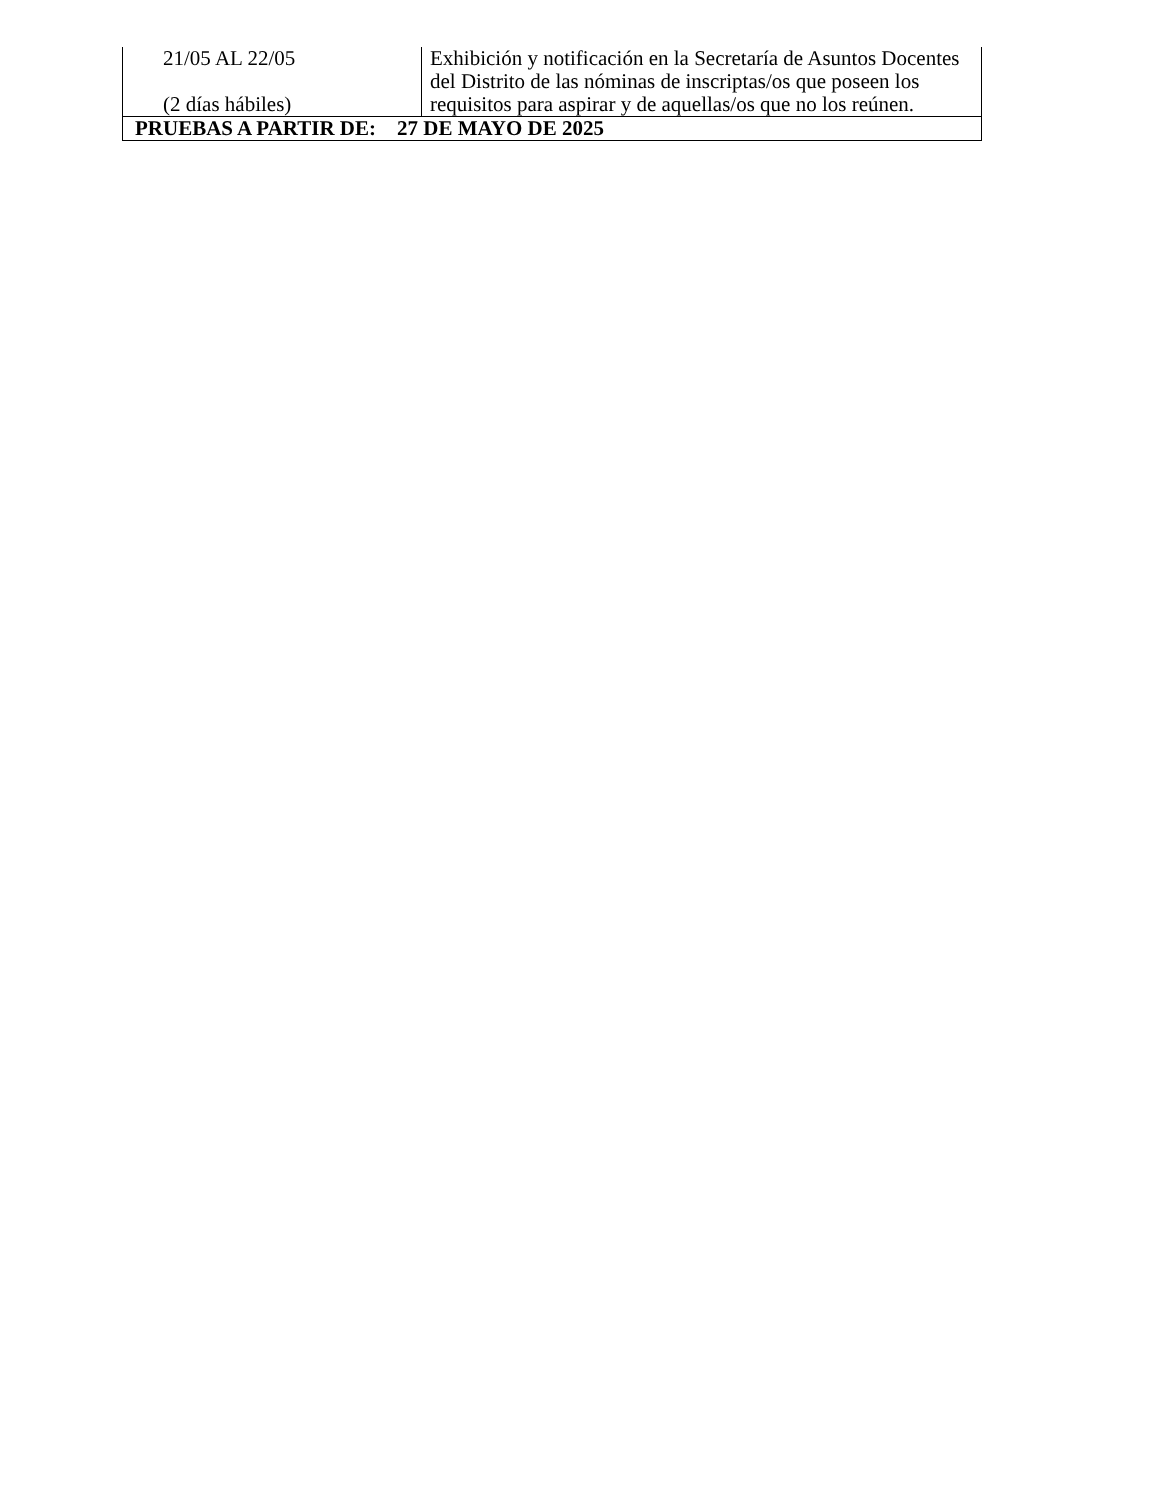| 21/05 AL 22/05 (2 días hábiles) | Exhibición y notificación en la Secretaría de Asuntos Docentes del Distrito de las nóminas de inscriptas/os que poseen los requisitos para aspirar y de aquellas/os que no los reúnen. |
| PRUEBAS A PARTIR DE: 27 DE MAYO DE 2025 | |